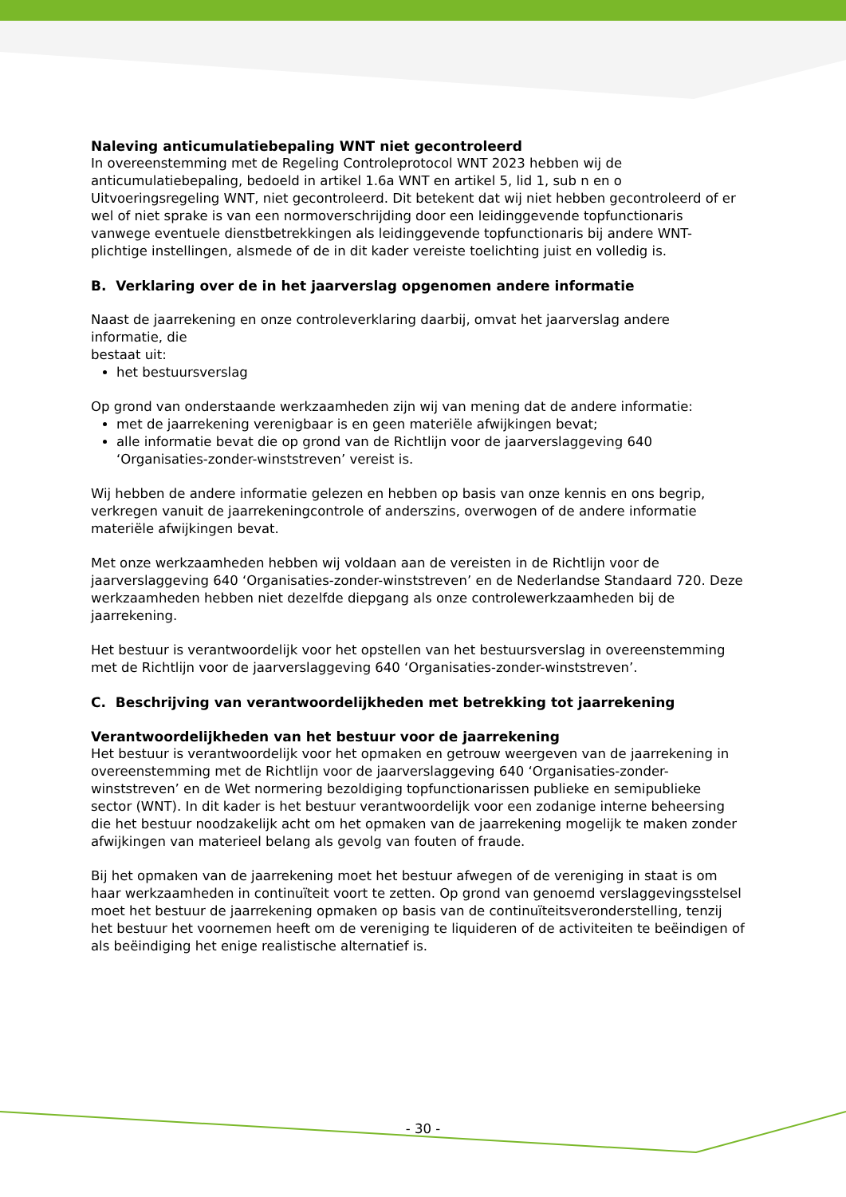Naleving anticumulatiebepaling WNT niet gecontroleerd
In overeenstemming met de Regeling Controleprotocol WNT 2023 hebben wij de anticumulatiebepaling, bedoeld in artikel 1.6a WNT en artikel 5, lid 1, sub n en o Uitvoeringsregeling WNT, niet gecontroleerd. Dit betekent dat wij niet hebben gecontroleerd of er wel of niet sprake is van een normoverschrijding door een leidinggevende topfunctionaris vanwege eventuele dienstbetrekkingen als leidinggevende topfunctionaris bij andere WNT-plichtige instellingen, alsmede of de in dit kader vereiste toelichting juist en volledig is.
B. Verklaring over de in het jaarverslag opgenomen andere informatie
Naast de jaarrekening en onze controleverklaring daarbij, omvat het jaarverslag andere informatie, die
bestaat uit:
het bestuursverslag
Op grond van onderstaande werkzaamheden zijn wij van mening dat de andere informatie:
met de jaarrekening verenigbaar is en geen materiële afwijkingen bevat;
alle informatie bevat die op grond van de Richtlijn voor de jaarverslaggeving 640 ‘Organisaties-zonder-winststreven’ vereist is.
Wij hebben de andere informatie gelezen en hebben op basis van onze kennis en ons begrip, verkregen vanuit de jaarrekeningcontrole of anderszins, overwogen of de andere informatie materiële afwijkingen bevat.
Met onze werkzaamheden hebben wij voldaan aan de vereisten in de Richtlijn voor de jaarverslaggeving 640 ‘Organisaties-zonder-winststreven’ en de Nederlandse Standaard 720. Deze werkzaamheden hebben niet dezelfde diepgang als onze controlewerkzaamheden bij de jaarrekening.
Het bestuur is verantwoordelijk voor het opstellen van het bestuursverslag in overeenstemming met de Richtlijn voor de jaarverslaggeving 640 ‘Organisaties-zonder-winststreven’.
C. Beschrijving van verantwoordelijkheden met betrekking tot jaarrekening
Verantwoordelijkheden van het bestuur voor de jaarrekening
Het bestuur is verantwoordelijk voor het opmaken en getrouw weergeven van de jaarrekening in overeenstemming met de Richtlijn voor de jaarverslaggeving 640 ‘Organisaties-zonder-winststreven’ en de Wet normering bezoldiging topfunctionarissen publieke en semipublieke sector (WNT). In dit kader is het bestuur verantwoordelijk voor een zodanige interne beheersing die het bestuur noodzakelijk acht om het opmaken van de jaarrekening mogelijk te maken zonder afwijkingen van materieel belang als gevolg van fouten of fraude.
Bij het opmaken van de jaarrekening moet het bestuur afwegen of de vereniging in staat is om haar werkzaamheden in continuïteit voort te zetten. Op grond van genoemd verslaggevingsstelsel moet het bestuur de jaarrekening opmaken op basis van de continuïteitsveronderstelling, tenzij het bestuur het voornemen heeft om de vereniging te liquideren of de activiteiten te beëindigen of als beëindiging het enige realistische alternatief is.
- 30 -